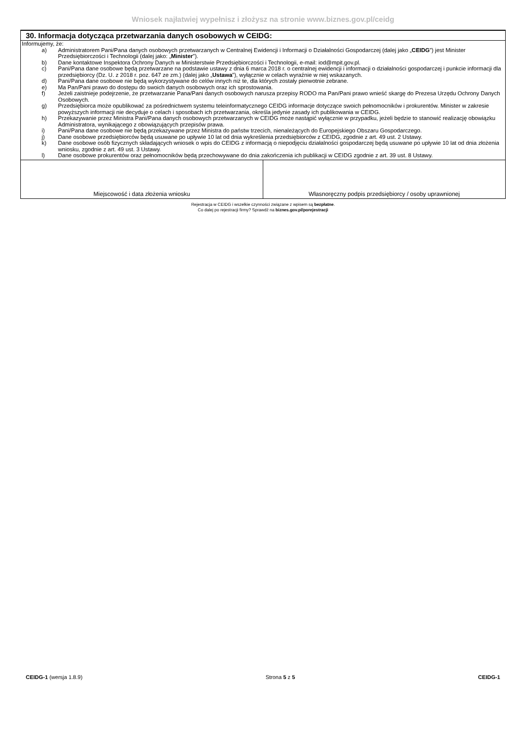Wniosek najłatwiej wypełnisz i złożysz na stronie www.biznes.gov.pl/ceidg
30. Informacja dotycząca przetwarzania danych osobowych w CEIDG:
Informujemy, że:
a) Administratorem Pani/Pana danych osobowych przetwarzanych w Centralnej Ewidencji i Informacji o Działalności Gospodarczej (dalej jako „CEIDG”) jest Minister Przedsiębiorczości i Technologii (dalej jako: „Minister”).
b) Dane kontaktowe Inspektora Ochrony Danych w Ministerstwie Przedsiębiorczości i Technologii, e-mail: iod@mpit.gov.pl.
c) Pani/Pana dane osobowe będą przetwarzane na podstawie ustawy z dnia 6 marca 2018 r. o centralnej ewidencji i informacji o działalności gospodarczej i punkcie informacji dla przedsiębiorcy (Dz. U. z 2018 r. poz. 647 ze zm.) (dalej jako „Ustawa”), wyłącznie w celach wyraźnie w niej wskazanych.
d) Pani/Pana dane osobowe nie będą wykorzystywane do celów innych niż te, dla których zostały pierwotnie zebrane.
e) Ma Pan/Pani prawo do dostępu do swoich danych osobowych oraz ich sprostowania.
f) Jeżeli zaistnieje podejrzenie, że przetwarzanie Pana/Pani danych osobowych narusza przepisy RODO ma Pan/Pani prawo wnieść skargę do Prezesa Urzędu Ochrony Danych Osobowych.
g) Przedsiębiorca może opublikować za pośrednictwem systemu teleinformatycznego CEIDG informacje dotyczące swoich pełnomocników i prokurentów. Minister w zakresie powyższych informacji nie decyduje o celach i sposobach ich przetwarzania, określa jedynie zasady ich publikowania w CEIDG.
h) Przekazywanie przez Ministra Pani/Pana danych osobowych przetwarzanych w CEIDG może nastąpić wyłącznie w przypadku, jeżeli będzie to stanowić realizację obowiązku Administratora, wynikającego z obowiązujących przepisów prawa.
i) Pani/Pana dane osobowe nie będą przekazywane przez Ministra do państw trzecich, nienależących do Europejskiego Obszaru Gospodarczego.
j) Dane osobowe przedsiębiorców będą usuwane po upływie 10 lat od dnia wykreślenia przedsiębiorców z CEIDG, zgodnie z art. 49 ust. 2 Ustawy.
k) Dane osobowe osób fizycznych składających wniosek o wpis do CEIDG z informacją o niepodjęciu działalności gospodarczej będą usuwane po upływie 10 lat od dnia złożenia wniosku, zgodnie z art. 49 ust. 3 Ustawy.
l) Dane osobowe prokurentów oraz pełnomocników będą przechowywane do dnia zakończenia ich publikacji w CEIDG zgodnie z art. 39 ust. 8 Ustawy.
| Miejscowość i data złożenia wniosku | Własnoręczny podpis przedsiębiorcy / osoby uprawnionej |
Rejestracja w CEIDG i wszelkie czynności związane z wpisem są bezpłatne.
Co dalej po rejestracji firmy? Sprawdź na biznes.gov.pl/porejestracji
CEIDG-1 (wersja 1.8.9) Strona 5 z 5 CEIDG-1